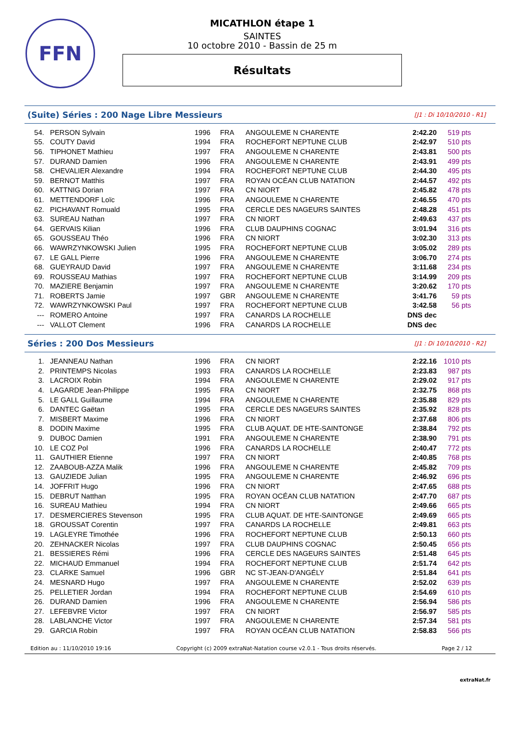FFN
MICATHLON étape 1
SAINTES
10 octobre 2010 - Bassin de 25 m
Résultats
(Suite) Séries : 200 Nage Libre Messieurs
[J1 : Di 10/10/2010 - R1]
| 54. | PERSON Sylvain | 1996 | FRA | ANGOULEME N CHARENTE | 2:42.20 | 519 pts |
| 55. | COUTY David | 1994 | FRA | ROCHEFORT NEPTUNE CLUB | 2:42.97 | 510 pts |
| 56. | TIPHONET Mathieu | 1997 | FRA | ANGOULEME N CHARENTE | 2:43.81 | 500 pts |
| 57. | DURAND Damien | 1996 | FRA | ANGOULEME N CHARENTE | 2:43.91 | 499 pts |
| 58. | CHEVALIER Alexandre | 1994 | FRA | ROCHEFORT NEPTUNE CLUB | 2:44.30 | 495 pts |
| 59. | BERNOT Matthis | 1997 | FRA | ROYAN OCÉAN CLUB NATATION | 2:44.57 | 492 pts |
| 60. | KATTNIG Dorian | 1997 | FRA | CN NIORT | 2:45.82 | 478 pts |
| 61. | METTENDORF Loïc | 1996 | FRA | ANGOULEME N CHARENTE | 2:46.55 | 470 pts |
| 62. | PICHAVANT Romuald | 1995 | FRA | CERCLE DES NAGEURS SAINTES | 2:48.28 | 451 pts |
| 63. | SUREAU Nathan | 1997 | FRA | CN NIORT | 2:49.63 | 437 pts |
| 64. | GERVAIS Kilian | 1996 | FRA | CLUB DAUPHINS COGNAC | 3:01.94 | 316 pts |
| 65. | GOUSSEAU Théo | 1996 | FRA | CN NIORT | 3:02.30 | 313 pts |
| 66. | WAWRZYNKOWSKI Julien | 1995 | FRA | ROCHEFORT NEPTUNE CLUB | 3:05.02 | 289 pts |
| 67. | LE GALL Pierre | 1996 | FRA | ANGOULEME N CHARENTE | 3:06.70 | 274 pts |
| 68. | GUEYRAUD David | 1997 | FRA | ANGOULEME N CHARENTE | 3:11.68 | 234 pts |
| 69. | ROUSSEAU Mathias | 1997 | FRA | ROCHEFORT NEPTUNE CLUB | 3:14.99 | 209 pts |
| 70. | MAZIERE Benjamin | 1997 | FRA | ANGOULEME N CHARENTE | 3:20.62 | 170 pts |
| 71. | ROBERTS Jamie | 1997 | GBR | ANGOULEME N CHARENTE | 3:41.76 | 59 pts |
| 72. | WAWRZYNKOWSKI Paul | 1997 | FRA | ROCHEFORT NEPTUNE CLUB | 3:42.58 | 56 pts |
| --- | ROMERO Antoine | 1997 | FRA | CANARDS LA ROCHELLE | DNS dec | |
| --- | VALLOT Clement | 1996 | FRA | CANARDS LA ROCHELLE | DNS dec | |
Séries : 200 Dos Messieurs
[J1 : Di 10/10/2010 - R2]
| 1. | JEANNEAU Nathan | 1996 | FRA | CN NIORT | 2:22.16 | 1010 pts |
| 2. | PRINTEMPS Nicolas | 1993 | FRA | CANARDS LA ROCHELLE | 2:23.83 | 987 pts |
| 3. | LACROIX Robin | 1994 | FRA | ANGOULEME N CHARENTE | 2:29.02 | 917 pts |
| 4. | LAGARDE Jean-Philippe | 1995 | FRA | CN NIORT | 2:32.75 | 868 pts |
| 5. | LE GALL Guillaume | 1994 | FRA | ANGOULEME N CHARENTE | 2:35.88 | 829 pts |
| 6. | DANTEC Gaëtan | 1995 | FRA | CERCLE DES NAGEURS SAINTES | 2:35.92 | 828 pts |
| 7. | MISBERT Maxime | 1996 | FRA | CN NIORT | 2:37.68 | 806 pts |
| 8. | DODIN Maxime | 1995 | FRA | CLUB AQUAT. DE HTE-SAINTONGE | 2:38.84 | 792 pts |
| 9. | DUBOC Damien | 1991 | FRA | ANGOULEME N CHARENTE | 2:38.90 | 791 pts |
| 10. | LE COZ Pol | 1996 | FRA | CANARDS LA ROCHELLE | 2:40.47 | 772 pts |
| 11. | GAUTHIER Etienne | 1997 | FRA | CN NIORT | 2:40.85 | 768 pts |
| 12. | ZAABOUB-AZZA Malik | 1996 | FRA | ANGOULEME N CHARENTE | 2:45.82 | 709 pts |
| 13. | GAUZIEDE Julian | 1995 | FRA | ANGOULEME N CHARENTE | 2:46.92 | 696 pts |
| 14. | JOFFRIT Hugo | 1996 | FRA | CN NIORT | 2:47.65 | 688 pts |
| 15. | DEBRUT Natthan | 1995 | FRA | ROYAN OCÉAN CLUB NATATION | 2:47.70 | 687 pts |
| 16. | SUREAU Mathieu | 1994 | FRA | CN NIORT | 2:49.66 | 665 pts |
| 17. | DESMERCIERES Stevenson | 1995 | FRA | CLUB AQUAT. DE HTE-SAINTONGE | 2:49.69 | 665 pts |
| 18. | GROUSSAT Corentin | 1997 | FRA | CANARDS LA ROCHELLE | 2:49.81 | 663 pts |
| 19. | LAGLEYRE Timothée | 1996 | FRA | ROCHEFORT NEPTUNE CLUB | 2:50.13 | 660 pts |
| 20. | ZEHNACKER Nicolas | 1997 | FRA | CLUB DAUPHINS COGNAC | 2:50.45 | 656 pts |
| 21. | BESSIERES Rémi | 1996 | FRA | CERCLE DES NAGEURS SAINTES | 2:51.48 | 645 pts |
| 22. | MICHAUD Emmanuel | 1994 | FRA | ROCHEFORT NEPTUNE CLUB | 2:51.74 | 642 pts |
| 23. | CLARKE Samuel | 1996 | GBR | NC ST-JEAN-D'ANGÉLY | 2:51.84 | 641 pts |
| 24. | MESNARD Hugo | 1997 | FRA | ANGOULEME N CHARENTE | 2:52.02 | 639 pts |
| 25. | PELLETIER Jordan | 1994 | FRA | ROCHEFORT NEPTUNE CLUB | 2:54.69 | 610 pts |
| 26. | DURAND Damien | 1996 | FRA | ANGOULEME N CHARENTE | 2:56.94 | 586 pts |
| 27. | LEFEBVRE Victor | 1997 | FRA | CN NIORT | 2:56.97 | 585 pts |
| 28. | LABLANCHE Victor | 1997 | FRA | ANGOULEME N CHARENTE | 2:57.34 | 581 pts |
| 29. | GARCIA Robin | 1997 | FRA | ROYAN OCÉAN CLUB NATATION | 2:58.83 | 566 pts |
Edition au : 11/10/2010 19:16 Copyright (c) 2009 extraNat-Natation course v2.0.1 - Tous droits réservés. Page 2 / 12
extraNat.fr